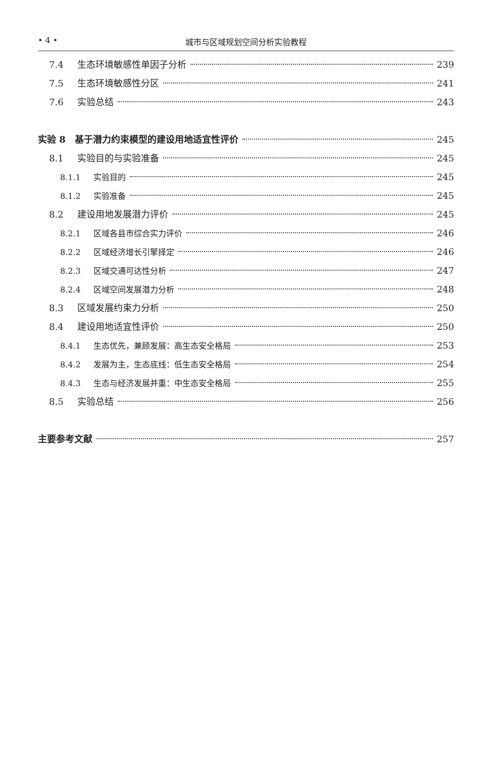• 4 • 城市与区域规划空间分析实验教程
7.4 生态环境敏感性单因子分析 239
7.5 生态环境敏感性分区 241
7.6 实验总结 243
实验 8　基于潜力约束模型的建设用地适宜性评价 245
8.1 实验目的与实验准备 245
8.1.1 实验目的 245
8.1.2 实验准备 245
8.2 建设用地发展潜力评价 245
8.2.1 区域各县市综合实力评价 246
8.2.2 区域经济增长引擎择定 246
8.2.3 区域交通可达性分析 247
8.2.4 区域空间发展潜力分析 248
8.3 区域发展约束力分析 250
8.4 建设用地适宜性评价 250
8.4.1 生态优先，兼顾发展：高生态安全格局 253
8.4.2 发展为主，生态底线：低生态安全格局 254
8.4.3 生态与经济发展并重：中生态安全格局 255
8.5 实验总结 256
主要参考文献 257